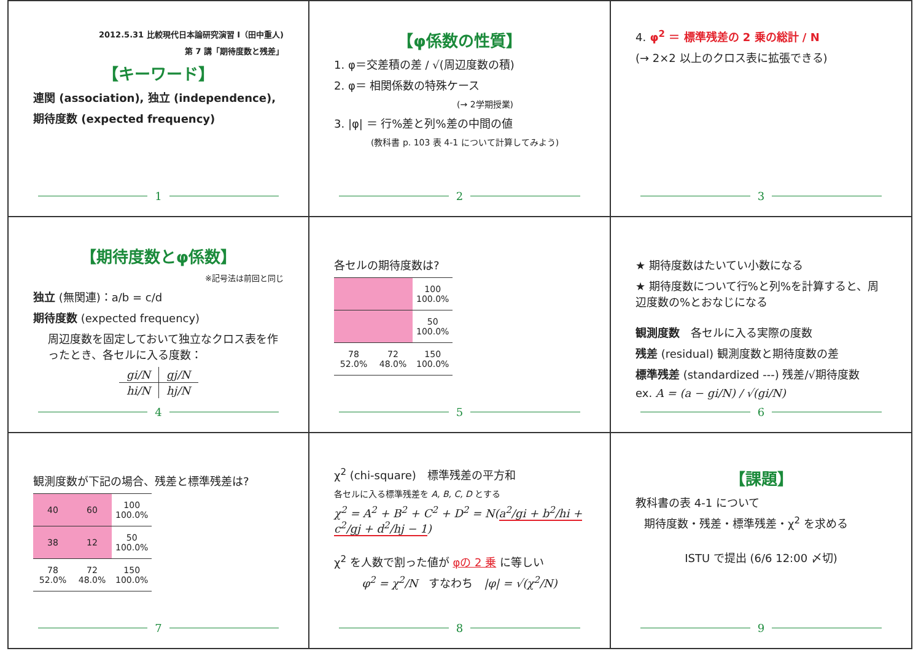2012.5.31 比較現代日本論研究演習 I（田中重人)
第 7 講「期待度数と残差」
【キーワード】
連関 (association), 独立 (independence),
期待度数 (expected frequency)
1
【φ係数の性質】
1. φ＝交差積の差 / √(周辺度数の積)
2. φ＝ 相関係数の特殊ケース
(→ 2学期授業)
3. |φ| ＝ 行%差と列%差の中間の値
(教科書 p. 103 表 4-1 について計算してみよう)
2
4. φ<sup>2</sup> ＝ 標準残差の 2 乗の総計 / N
(→ 2×2 以上のクロス表に拡張できる)
3
【期待度数とφ係数】
※記号法は前回と同じ
独立 (無関連)：a/b = c/d
期待度数 (expected frequency)
周辺度数を固定しておいて独立なクロス表を作ったとき、各セルに入る度数：
| gi/N | gj/N |
| hi/N | hj/N |
4
各セルの期待度数は?
| | | 100 100.0% |
| | | 50 100.0% |
| 78 52.0% | 72 48.0% | 150 100.0% |
5
★ 期待度数はたいてい小数になる
★ 期待度数について行%と列%を計算すると、周辺度数の%とおなじになる
観測度数　各セルに入る実際の度数
残差 (residual) 観測度数と期待度数の差
標準残差 (standardized ---) 残差/√期待度数
ex. A = (a − gi/N) / √(gi/N)
6
観測度数が下記の場合、残差と標準残差は?
| 40 | 60 | 100 100.0% |
| 38 | 12 | 50 100.0% |
| 78 52.0% | 72 48.0% | 150 100.0% |
7
χ<sup>2</sup> (chi-square)　標準残差の平方和
各セルに入る標準残差を A, B, C, D とする
χ<sup>2</sup> = A<sup>2</sup> + B<sup>2</sup> + C<sup>2</sup> + D<sup>2</sup> = N(a<sup>2</sup>/gi + b<sup>2</sup>/hi + c<sup>2</sup>/gj + d<sup>2</sup>/hj − 1)
χ<sup>2</sup> を人数で割った値が φの 2 乗 に等しい
φ<sup>2</sup> = χ<sup>2</sup>/N　すなわち　|φ| = √(χ<sup>2</sup>/N)
8
【課題】
教科書の表 4-1 について
期待度数・残差・標準残差・χ<sup>2</sup> を求める
ISTU で提出 (6/6 12:00 〆切)
9